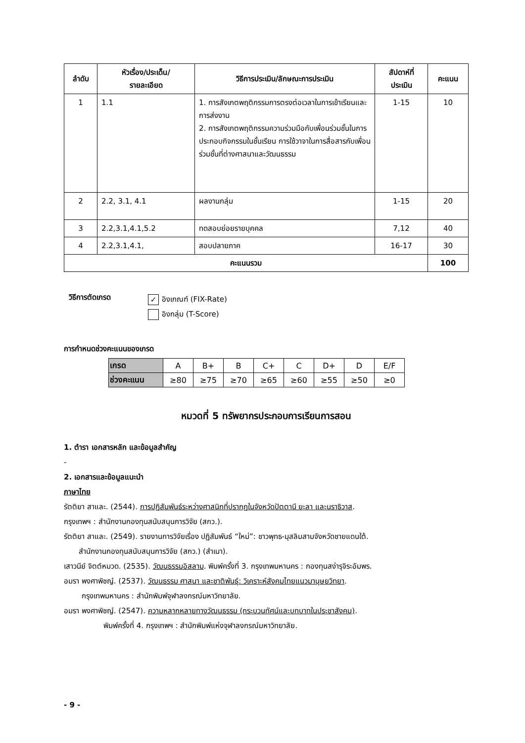| ลำดับ | หัวเรื่อง/ประเด็น/ รายละเอียด | วิธีการประเมิน/ลักษณะการประเมิน | สัปดาห์ที่ ประเมิน | คะแนน |
| --- | --- | --- | --- | --- |
| 1 | 1.1 | 1. การสังเกตพฤติกรรมการตรงต่อเวลาในการเข้าเรียนและการส่งงาน 2. การสังเกตพฤติกรรมความร่วมมือกับเพื่อนร่วมชั้นในการประกอบกิจกรรมในชั้นเรียน การใช้วาจาในการสื่อสารกับเพื่อนร่วมชั้นที่ต่างศาสนาและวัฒนธรรม | 1-15 | 10 |
| 2 | 2.2, 3.1, 4.1 | ผลงานกลุ่ม | 1-15 | 20 |
| 3 | 2.2,3.1,4.1,5.2 | ทดสอบย่อยรายบุคคล | 7,12 | 40 |
| 4 | 2.2,3.1,4.1, | สอบปลายภาค | 16-17 | 30 |
| คะแนนรวม | | | | 100 |
วิธีการตัดเกรด
✓ อิงเกณฑ์ (FIX-Rate)
อิงกลุ่ม (T-Score)
การกำหนดช่วงคะแนนของเกรด
| เกรด | A | B+ | B | C+ | C | D+ | D | E/F |
| ช่วงคะแนน | ≥80 | ≥75 | ≥70 | ≥65 | ≥60 | ≥55 | ≥50 | ≥0 |
หมวดที่ 5 ทรัพยากรประกอบการเรียนการสอน
1. ตำรา เอกสารหลัก และข้อมูลสำคัญ
-
2. เอกสารและข้อมูลแนะนำ
ภาษาไทย
รัตติยา สาและ. (2544). การปฏิสัมพันธ์ระหว่างศาสนิกที่ปรากฏในจังหวัดปัตตานี ยะลา และนราธิวาส.
กรุงเทพฯ : สำนักงานกองทุนสนับสนุนการวิจัย (สกว.).
รัตติยา สาและ. (2549). รายงานการวิจัยเรื่อง ปฏิสัมพันธ์ “ใหม่”: ชาวพุทธ-มุสลิมสามจังหวัดชายแดนใต้.
สำนักงานกองทุนสนับสนุนการวิจัย (สกว.) (สำเนา).
เสาวนีย์ จิตต์หมวด. (2535). วัฒนธรรมอิสลาม. พิมพ์ครั้งที่ 3. กรุงเทพมหานคร : กองทุนสง่ารุจิระอัมพร.
อมรา พงศาพิชญ์. (2537). วัฒนธรรม ศาสนา และชาติพันธุ์: วิเคราะห์สังคมไทยแนวมานุษยวิทยา.
กรุงเทพมหานคร : สำนักพิมพ์จุฬาลงกรณ์มหาวิทยาลัย.
อมรา พงศาพิชญ์. (2547). ความหลากหลายทางวัฒนธรรม (กระบวนทัศน์และบทบาทในประชาสังคม).
พิมพ์ครั้งที่ 4. กรุงเทพฯ : สำนักพิมพ์แห่งจุฬาลงกรณ์มหาวิทยาลัย.
- 9 -